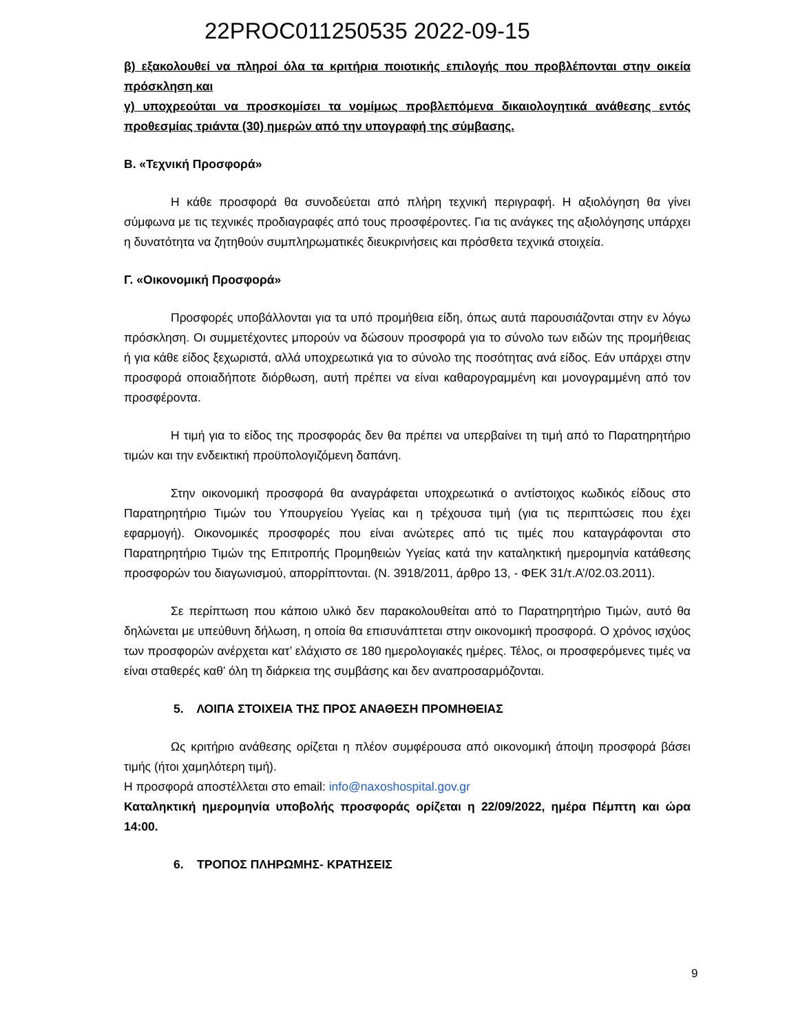22PROC011250535 2022-09-15
β) εξακολουθεί να πληροί όλα τα κριτήρια ποιοτικής επιλογής που προβλέπονται στην οικεία πρόσκληση και
γ) υποχρεούται να προσκομίσει τα νομίμως προβλεπόμενα δικαιολογητικά ανάθεσης εντός προθεσμίας τριάντα (30) ημερών από την υπογραφή της σύμβασης.
Β. «Τεχνική Προσφορά»
Η κάθε προσφορά θα συνοδεύεται από πλήρη τεχνική περιγραφή. Η αξιολόγηση θα γίνει σύμφωνα με τις τεχνικές προδιαγραφές από τους προσφέροντες. Για τις ανάγκες της αξιολόγησης υπάρχει η δυνατότητα να ζητηθούν συμπληρωματικές διευκρινήσεις και πρόσθετα τεχνικά στοιχεία.
Γ. «Οικονομική Προσφορά»
Προσφορές υποβάλλονται για τα υπό προμήθεια είδη, όπως αυτά παρουσιάζονται στην εν λόγω πρόσκληση. Οι συμμετέχοντες μπορούν να δώσουν προσφορά για το σύνολο των ειδών της προμήθειας ή για κάθε είδος ξεχωριστά, αλλά υποχρεωτικά για το σύνολο της ποσότητας ανά είδος. Εάν υπάρχει στην προσφορά οποιαδήποτε διόρθωση, αυτή πρέπει να είναι καθαρογραμμένη και μονογραμμένη από τον προσφέροντα.
Η τιμή για το είδος της προσφοράς δεν θα πρέπει να υπερβαίνει τη τιμή από το Παρατηρητήριο τιμών και την ενδεικτική προϋπολογιζόμενη δαπάνη.
Στην οικονομική προσφορά θα αναγράφεται υποχρεωτικά ο αντίστοιχος κωδικός είδους στο Παρατηρητήριο Τιμών του Υπουργείου Υγείας και η τρέχουσα τιμή (για τις περιπτώσεις που έχει εφαρμογή). Οικονομικές προσφορές που είναι ανώτερες από τις τιμές που καταγράφονται στο Παρατηρητήριο Τιμών της Επιτροπής Προμηθειών Υγείας κατά την καταληκτική ημερομηνία κατάθεσης προσφορών του διαγωνισμού, απορρίπτονται. (Ν. 3918/2011, άρθρο 13, - ΦΕΚ 31/τ.Α’/02.03.2011).
Σε περίπτωση που κάποιο υλικό δεν παρακολουθείται από το Παρατηρητήριο Τιμών, αυτό θα δηλώνεται με υπεύθυνη δήλωση, η οποία θα επισυνάπτεται στην οικονομική προσφορά. Ο χρόνος ισχύος των προσφορών ανέρχεται κατ’ ελάχιστο σε 180 ημερολογιακές ημέρες. Τέλος, οι προσφερόμενες τιμές να είναι σταθερές καθ’ όλη τη διάρκεια της συμβάσης και δεν αναπροσαρμόζονται.
5. ΛΟΙΠΑ ΣΤΟΙΧΕΙΑ ΤΗΣ ΠΡΟΣ ΑΝΑΘΕΣΗ ΠΡΟΜΗΘΕΙΑΣ
Ως κριτήριο ανάθεσης ορίζεται η πλέον συμφέρουσα από οικονομική άποψη προσφορά βάσει τιμής (ήτοι χαμηλότερη τιμή).
Η προσφορά αποστέλλεται στο email: info@naxoshospital.gov.gr
Καταληκτική ημερομηνία υποβολής προσφοράς ορίζεται η 22/09/2022, ημέρα Πέμπτη και ώρα 14:00.
6. ΤΡΟΠΟΣ ΠΛΗΡΩΜΗΣ- ΚΡΑΤΗΣΕΙΣ
9